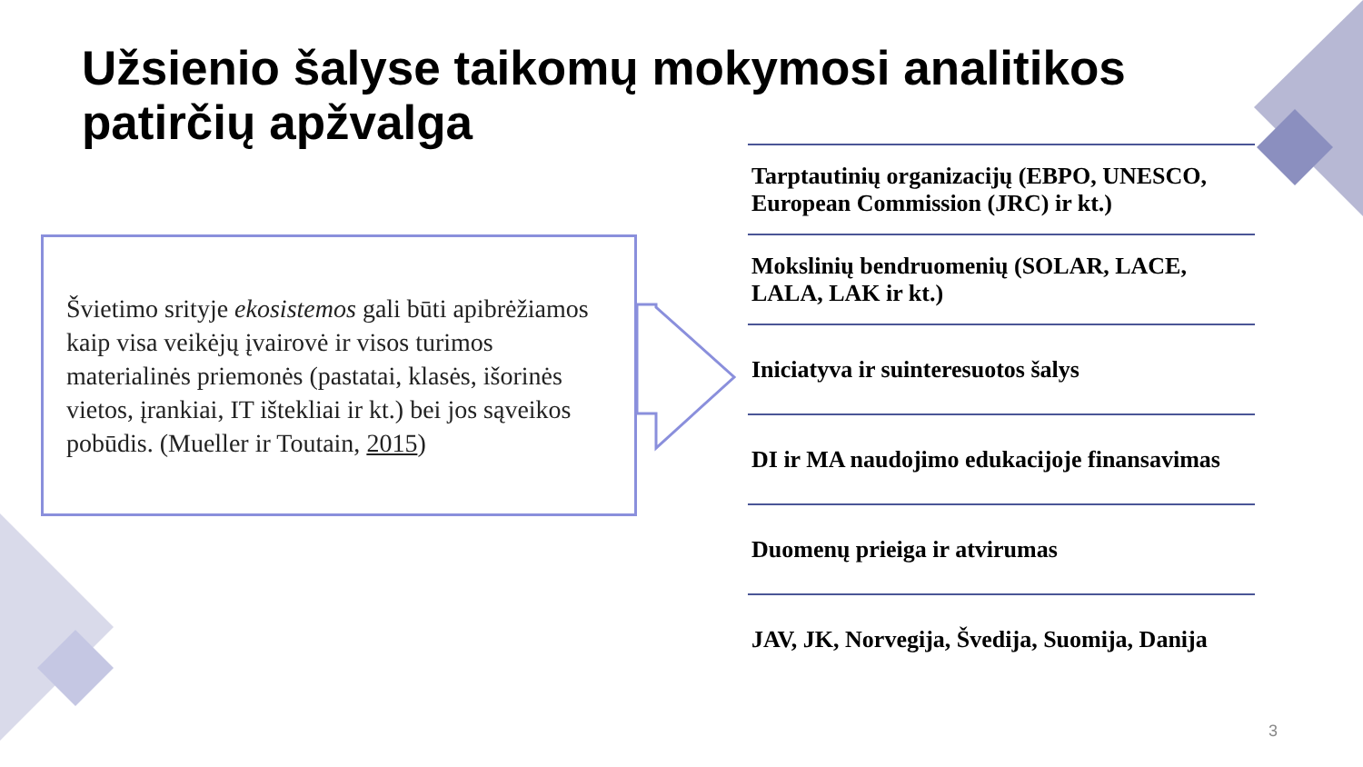Užsienio šalyse taikomų mokymosi analitikos patirčių apžvalga
Švietimo srityje ekosistemos gali būti apibrėžiamos kaip visa veikėjų įvairovė ir visos turimos materialinės priemonės (pastatai, klasės, išorinės vietos, įrankiai, IT ištekliai ir kt.) bei jos sąveikos pobūdis. (Mueller ir Toutain, 2015)
Tarptautinių organizacijų (EBPO, UNESCO, European Commission (JRC) ir kt.)
Mokslinių bendruomenių (SOLAR, LACE, LALA, LAK ir kt.)
Iniciatyva ir suinteresuotos šalys
DI ir MA naudojimo edukacijoje finansavimas
Duomenų prieiga ir atvirumas
JAV, JK, Norvegija, Švedija, Suomija, Danija
3